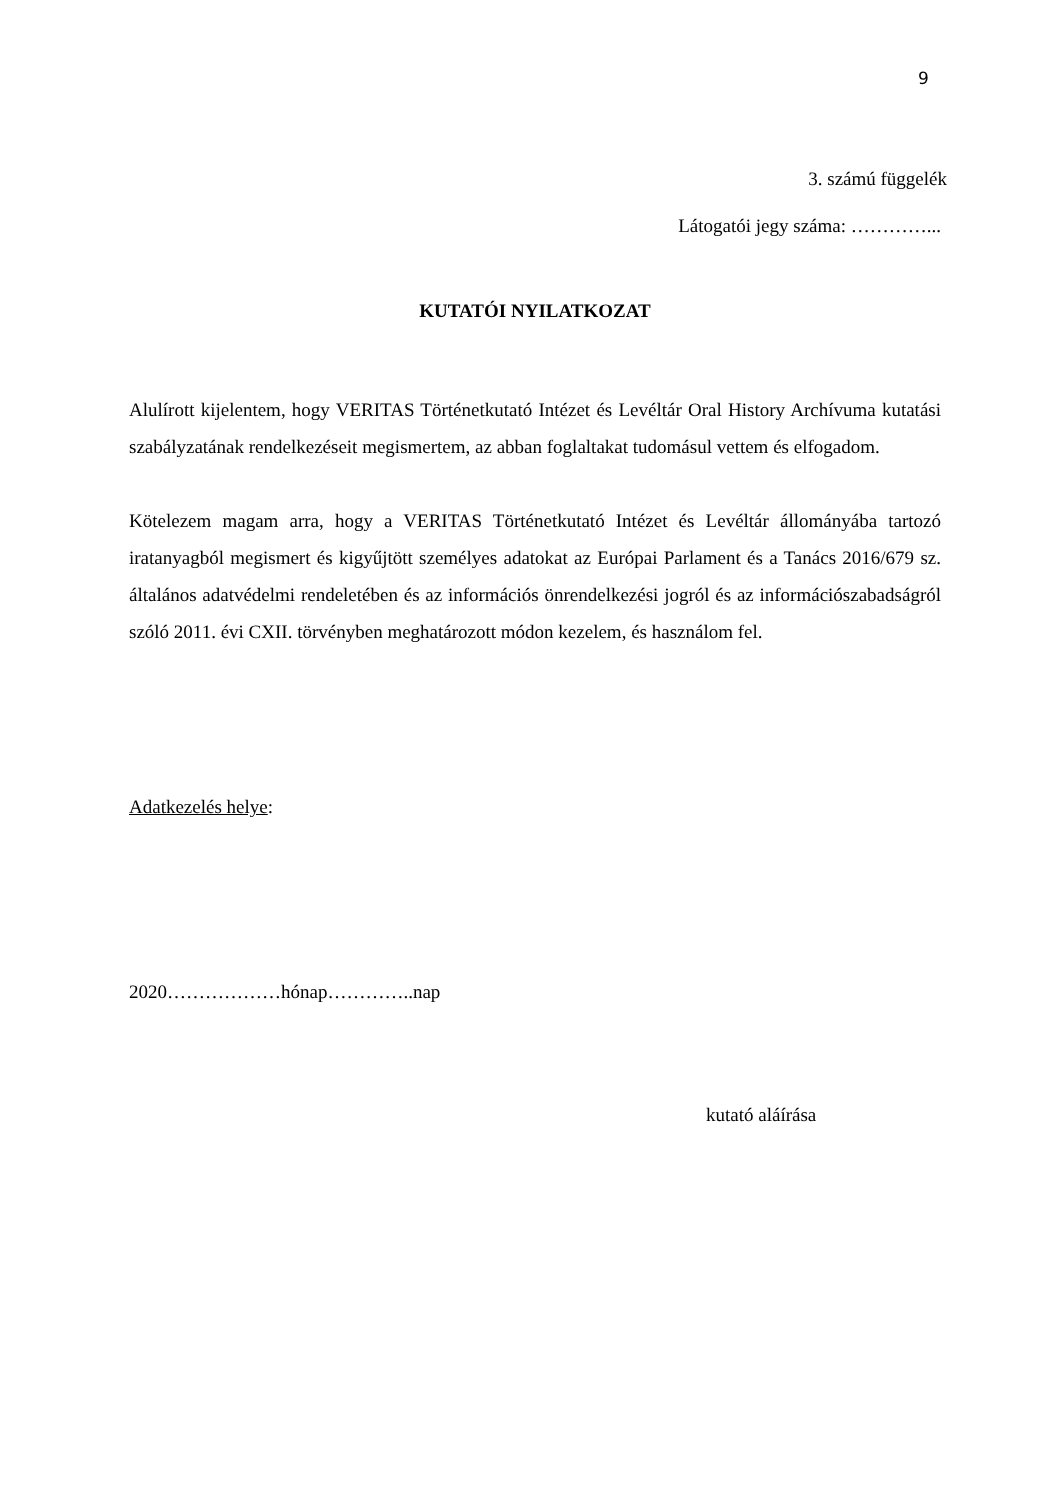9
3. számú függelék
Látogatói jegy száma: …………...
KUTATÓI NYILATKOZAT
Alulírott kijelentem, hogy VERITAS Történetkutató Intézet és Levéltár Oral History Archívuma kutatási szabályzatának rendelkezéseit megismertem, az abban foglaltakat tudomásul vettem és elfogadom.
Kötelezem magam arra, hogy a VERITAS Történetkutató Intézet és Levéltár állományába tartozó iratanyagból megismert és kigyűjtött személyes adatokat az Európai Parlament és a Tanács 2016/679 sz. általános adatvédelmi rendeletében és az információs önrendelkezési jogról és az információszabadságról szóló 2011. évi CXII. törvényben meghatározott módon kezelem, és használom fel.
Adatkezelés helye:
2020………………hónap…………..nap
kutató aláírása